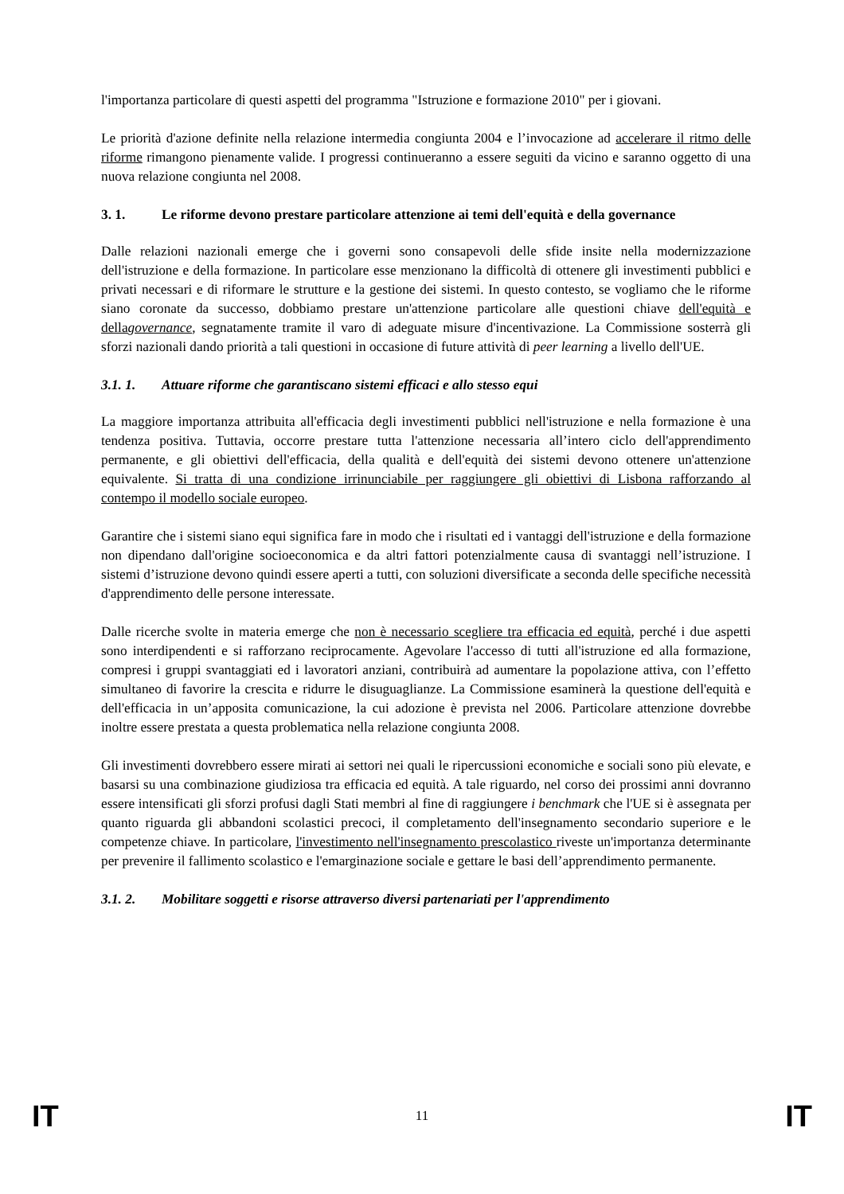l'importanza particolare di questi aspetti del programma "Istruzione e formazione 2010" per i giovani.
Le priorità d'azione definite nella relazione intermedia congiunta 2004 e l’invocazione ad accelerare il ritmo delle riforme rimangono pienamente valide. I progressi continueranno a essere seguiti da vicino e saranno oggetto di una nuova relazione congiunta nel 2008.
3. 1. Le riforme devono prestare particolare attenzione ai temi dell'equità e della governance
Dalle relazioni nazionali emerge che i governi sono consapevoli delle sfide insite nella modernizzazione dell'istruzione e della formazione. In particolare esse menzionano la difficoltà di ottenere gli investimenti pubblici e privati necessari e di riformare le strutture e la gestione dei sistemi. In questo contesto, se vogliamo che le riforme siano coronate da successo, dobbiamo prestare un'attenzione particolare alle questioni chiave dell'equità e dellagovernance, segnatamente tramite il varo di adeguate misure d'incentivazione. La Commissione sosterrà gli sforzi nazionali dando priorità a tali questioni in occasione di future attività di peer learning a livello dell'UE.
3.1. 1. Attuare riforme che garantiscano sistemi efficaci e allo stesso equi
La maggiore importanza attribuita all'efficacia degli investimenti pubblici nell'istruzione e nella formazione è una tendenza positiva. Tuttavia, occorre prestare tutta l'attenzione necessaria all’intero ciclo dell'apprendimento permanente, e gli obiettivi dell'efficacia, della qualità e dell'equità dei sistemi devono ottenere un'attenzione equivalente. Si tratta di una condizione irrinunciabile per raggiungere gli obiettivi di Lisbona rafforzando al contempo il modello sociale europeo.
Garantire che i sistemi siano equi significa fare in modo che i risultati ed i vantaggi dell'istruzione e della formazione non dipendano dall'origine socioeconomica e da altri fattori potenzialmente causa di svantaggi nell’istruzione. I sistemi d’istruzione devono quindi essere aperti a tutti, con soluzioni diversificate a seconda delle specifiche necessità d'apprendimento delle persone interessate.
Dalle ricerche svolte in materia emerge che non è necessario scegliere tra efficacia ed equità, perché i due aspetti sono interdipendenti e si rafforzano reciprocamente. Agevolare l'accesso di tutti all'istruzione ed alla formazione, compresi i gruppi svantaggiati ed i lavoratori anziani, contribuirà ad aumentare la popolazione attiva, con l’effetto simultaneo di favorire la crescita e ridurre le disuguaglianze. La Commissione esaminerà la questione dell'equità e dell'efficacia in un’apposita comunicazione, la cui adozione è prevista nel 2006. Particolare attenzione dovrebbe inoltre essere prestata a questa problematica nella relazione congiunta 2008.
Gli investimenti dovrebbero essere mirati ai settori nei quali le ripercussioni economiche e sociali sono più elevate, e basarsi su una combinazione giudiziosa tra efficacia ed equità. A tale riguardo, nel corso dei prossimi anni dovranno essere intensificati gli sforzi profusi dagli Stati membri al fine di raggiungere i benchmark che l'UE si è assegnata per quanto riguarda gli abbandoni scolastici precoci, il completamento dell'insegnamento secondario superiore e le competenze chiave. In particolare, l'investimento nell'insegnamento prescolastico riveste un'importanza determinante per prevenire il fallimento scolastico e l'emarginazione sociale e gettare le basi dell’apprendimento permanente.
3.1. 2. Mobilitare soggetti e risorse attraverso diversi partenariati per l'apprendimento
IT 11 IT